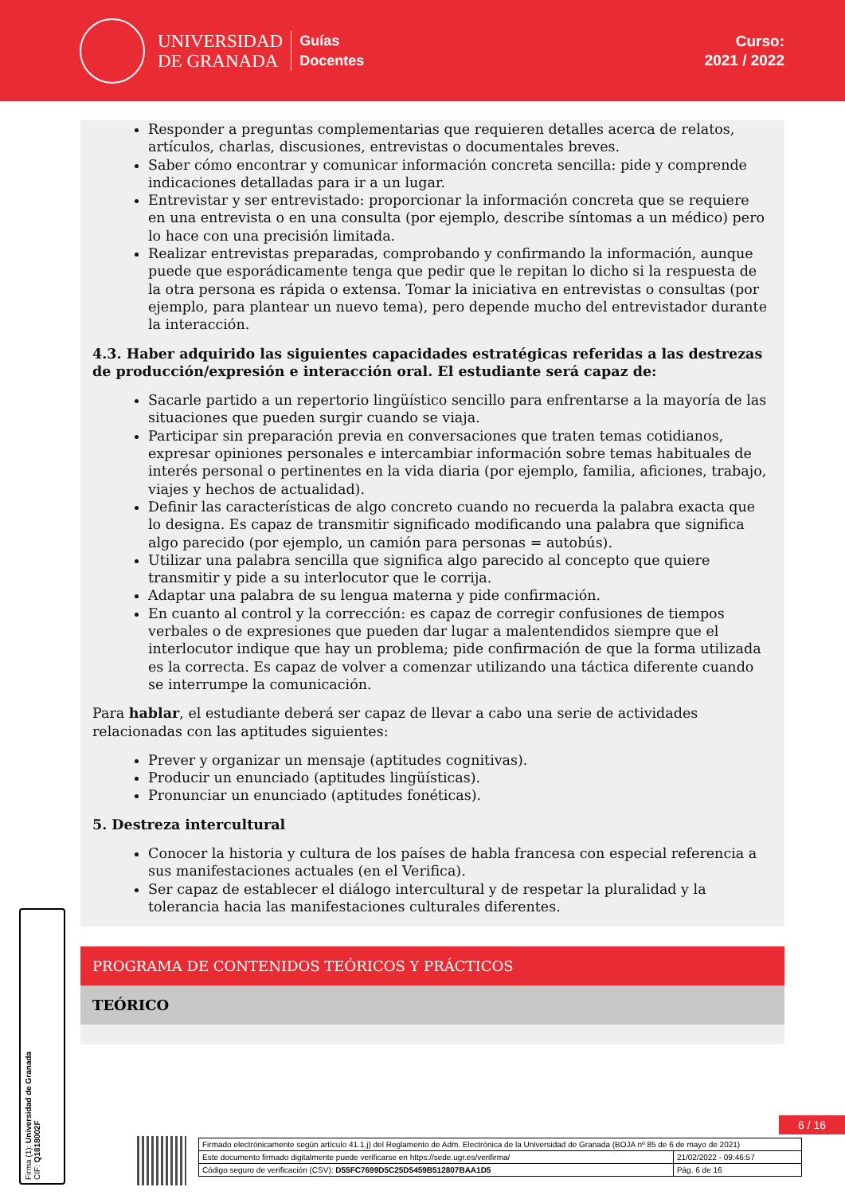UNIVERSIDAD
DE GRANADA
Guías
Docentes
Curso:
2021 / 2022
Responder a preguntas complementarias que requieren detalles acerca de relatos, artículos, charlas, discusiones, entrevistas o documentales breves.
Saber cómo encontrar y comunicar información concreta sencilla: pide y comprende indicaciones detalladas para ir a un lugar.
Entrevistar y ser entrevistado: proporcionar la información concreta que se requiere en una entrevista o en una consulta (por ejemplo, describe síntomas a un médico) pero lo hace con una precisión limitada.
Realizar entrevistas preparadas, comprobando y confirmando la información, aunque puede que esporádicamente tenga que pedir que le repitan lo dicho si la respuesta de la otra persona es rápida o extensa. Tomar la iniciativa en entrevistas o consultas (por ejemplo, para plantear un nuevo tema), pero depende mucho del entrevistador durante la interacción.
4.3. Haber adquirido las siguientes capacidades estratégicas referidas a las destrezas de producción/expresión e interacción oral. El estudiante será capaz de:
Sacarle partido a un repertorio lingüístico sencillo para enfrentarse a la mayoría de las situaciones que pueden surgir cuando se viaja.
Participar sin preparación previa en conversaciones que traten temas cotidianos, expresar opiniones personales e intercambiar información sobre temas habituales de interés personal o pertinentes en la vida diaria (por ejemplo, familia, aficiones, trabajo, viajes y hechos de actualidad).
Definir las características de algo concreto cuando no recuerda la palabra exacta que lo designa. Es capaz de transmitir significado modificando una palabra que significa algo parecido (por ejemplo, un camión para personas = autobús).
Utilizar una palabra sencilla que significa algo parecido al concepto que quiere transmitir y pide a su interlocutor que le corrija.
Adaptar una palabra de su lengua materna y pide confirmación.
En cuanto al control y la corrección: es capaz de corregir confusiones de tiempos verbales o de expresiones que pueden dar lugar a malentendidos siempre que el interlocutor indique que hay un problema; pide confirmación de que la forma utilizada es la correcta. Es capaz de volver a comenzar utilizando una táctica diferente cuando se interrumpe la comunicación.
Para hablar, el estudiante deberá ser capaz de llevar a cabo una serie de actividades relacionadas con las aptitudes siguientes:
Prever y organizar un mensaje (aptitudes cognitivas).
Producir un enunciado (aptitudes lingüísticas).
Pronunciar un enunciado (aptitudes fonéticas).
5. Destreza intercultural
Conocer la historia y cultura de los países de habla francesa con especial referencia a sus manifestaciones actuales (en el Verifica).
Ser capaz de establecer el diálogo intercultural y de respetar la pluralidad y la tolerancia hacia las manifestaciones culturales diferentes.
PROGRAMA DE CONTENIDOS TEÓRICOS Y PRÁCTICOS
TEÓRICO
Firma (1): Universidad de Granada
CIF: Q1818002F
6 / 16
| Firmado electrónicamente según artículo 41.1.j) del Reglamento de Adm. Electrónica de la Universidad de Granada (BOJA nº 85 de 6 de mayo de 2021) | |
| Este documento firmado digitalmente puede verificarse en https://sede.ugr.es/verifirma/ | 21/02/2022 - 09:46:57 |
| Código seguro de verificación (CSV): D55FC7699D5C25D5459B512807BAA1D5 | Pág. 6 de 16 |